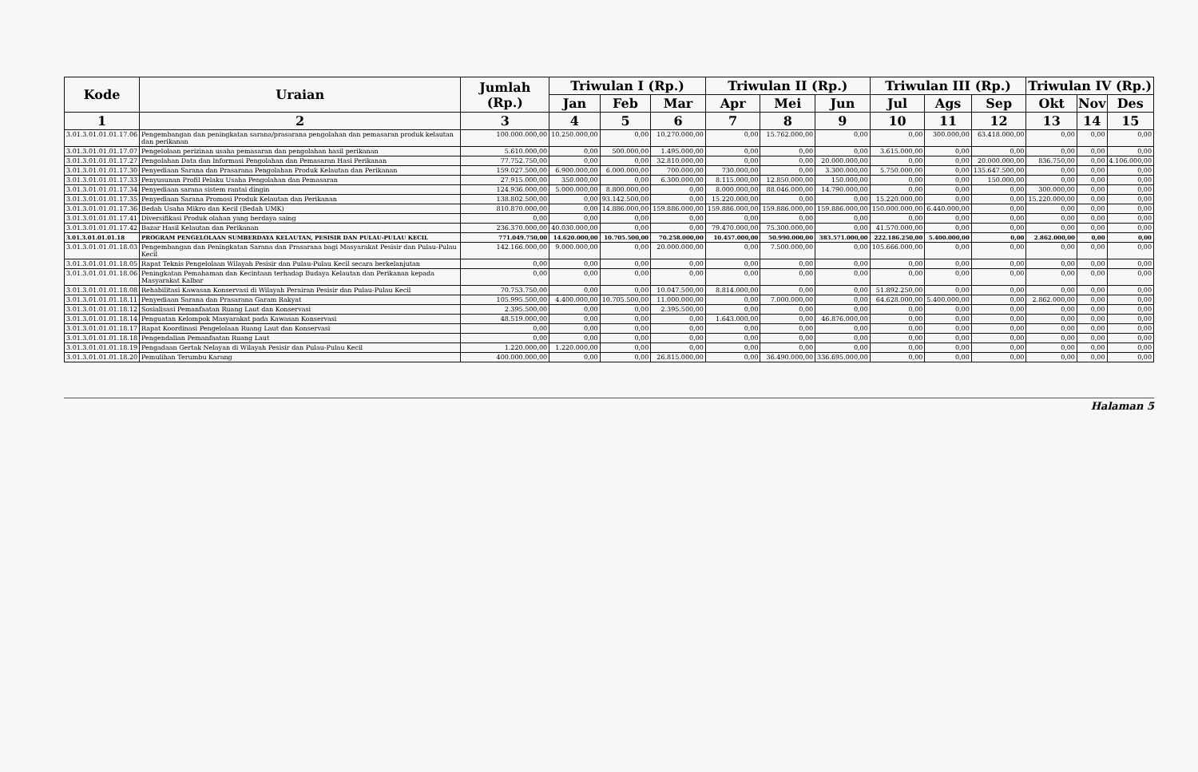| Kode | Uraian | Jumlah (Rp.) | Triwulan I (Rp.) | | | Triwulan II (Rp.) | | | Triwulan III (Rp.) | | | Triwulan IV (Rp.) | | |
| --- | --- | --- | --- | --- | --- | --- | --- | --- | --- | --- | --- | --- | --- | --- |
| | | | Jan | Feb | Mar | Apr | Mei | Jun | Jul | Ags | Sep | Okt | Nov | Des |
| 1 | 2 | 3 | 4 | 5 | 6 | 7 | 8 | 9 | 10 | 11 | 12 | 13 | 14 | 15 |
| 3.01.3.01.01.01.17.06 | Pengembangan dan peningkatan sarana/prasarana pengolahan dan pemasaran produk kelautan dan perikanan | 100.000.000,00 | 10.250.000,00 | 0,00 | 10.270.000,00 | 0,00 | 15.762.000,00 | 0,00 | 0,00 | 300.000,00 | 63.418.000,00 | 0,00 | 0,00 | 0,00 |
| 3.01.3.01.01.01.17.07 | Pengelolaan perizinan usaha pemasaran dan pengolahan hasil perikanan | 5.610.000,00 | 0,00 | 500.000,00 | 1.495.000,00 | 0,00 | 0,00 | 0,00 | 3.615.000,00 | 0,00 | 0,00 | 0,00 | 0,00 | 0,00 |
| 3.01.3.01.01.01.17.27 | Pengolahan Data dan Informasi Pengolahan dan Pemasaran Hasi Perikanan | 77.752.750,00 | 0,00 | 0,00 | 32.810.000,00 | 0,00 | 0,00 | 20.000.000,00 | 0,00 | 0,00 | 20.000.000,00 | 836.750,00 | 0,00 | 4.106.000,00 |
| 3.01.3.01.01.01.17.30 | Penyediaan Sarana dan Prasarana Pengolahan Produk Kelautan dan Perikanan | 159.027.500,00 | 6.900.000,00 | 6.000.000,00 | 700.000,00 | 730.000,00 | 0,00 | 3.300.000,00 | 5.750.000,00 | 0,00 | 135.647.500,00 | 0,00 | 0,00 | 0,00 |
| 3.01.3.01.01.01.17.33 | Penyusunan Profil Pelaku Usaha Pengolahan dan Pemasaran | 27.915.000,00 | 350.000,00 | 0,00 | 6.300.000,00 | 8.115.000,00 | 12.850.000,00 | 150.000,00 | 0,00 | 0,00 | 150.000,00 | 0,00 | 0,00 | 0,00 |
| 3.01.3.01.01.01.17.34 | Penyediaan sarana sistem rantai dingin | 124.936.000,00 | 5.000.000,00 | 8.800.000,00 | 0,00 | 8.000.000,00 | 88.046.000,00 | 14.790.000,00 | 0,00 | 0,00 | 0,00 | 300.000,00 | 0,00 | 0,00 |
| 3.01.3.01.01.01.17.35 | Penyediaan Sarana Promosi Produk Kelautan dan Perikanan | 138.802.500,00 | 0,00 | 93.142.500,00 | 0,00 | 15.220.000,00 | 0,00 | 0,00 | 15.220.000,00 | 0,00 | 0,00 | 15.220.000,00 | 0,00 | 0,00 |
| 3.01.3.01.01.01.17.36 | Bedah Usaha Mikro dan Kecil (Bedah UMK) | 810.870.000,00 | 0,00 | 14.886.000,00 | 159.886.000,00 | 159.886.000,00 | 159.886.000,00 | 159.886.000,00 | 150.000.000,00 | 6.440.000,00 | 0,00 | 0,00 | 0,00 | 0,00 |
| 3.01.3.01.01.01.17.41 | Diversifikasi Produk olahan yang berdaya saing | 0,00 | 0,00 | 0,00 | 0,00 | 0,00 | 0,00 | 0,00 | 0,00 | 0,00 | 0,00 | 0,00 | 0,00 | 0,00 |
| 3.01.3.01.01.01.17.42 | Bazar Hasil Kelautan dan Perikanan | 236.370.000,00 | 40.030.000,00 | 0,00 | 0,00 | 79.470.000,00 | 75.300.000,00 | 0,00 | 41.570.000,00 | 0,00 | 0,00 | 0,00 | 0,00 | 0,00 |
| 3.01.3.01.01.01.18 | PROGRAM PENGELOLAAN SUMBERDAYA KELAUTAN, PESISIR DAN PULAU-PULAU KECIL | 771.049.750,00 | 14.620.000,00 | 10.705.500,00 | 70.258.000,00 | 10.457.000,00 | 50.990.000,00 | 383.571.000,00 | 222.186.250,00 | 5.400.000,00 | 0,00 | 2.862.000,00 | 0,00 | 0,00 |
| 3.01.3.01.01.01.18.03 | Pengembangan dan Peningkatan Sarana dan Prasarana bagi Masyarakat Pesisir dan Pulau-Pulau Kecil | 142.166.000,00 | 9.000.000,00 | 0,00 | 20.000.000,00 | 0,00 | 7.500.000,00 | 0,00 | 105.666.000,00 | 0,00 | 0,00 | 0,00 | 0,00 | 0,00 |
| 3.01.3.01.01.01.18.05 | Rapat Teknis Pengelolaan Wilayah Pesisir dan Pulau-Pulau Kecil secara berkelanjutan | 0,00 | 0,00 | 0,00 | 0,00 | 0,00 | 0,00 | 0,00 | 0,00 | 0,00 | 0,00 | 0,00 | 0,00 | 0,00 |
| 3.01.3.01.01.01.18.06 | Peningkatan Pemahaman dan Kecintaan terhadap Budaya Kelautan dan Perikanan kepada Masyarakat Kalbar | 0,00 | 0,00 | 0,00 | 0,00 | 0,00 | 0,00 | 0,00 | 0,00 | 0,00 | 0,00 | 0,00 | 0,00 | 0,00 |
| 3.01.3.01.01.01.18.08 | Rehabilitasi Kawasan Konservasi di Wilayah Perairan Pesisir dan Pulau-Pulau Kecil | 70.753.750,00 | 0,00 | 0,00 | 10.047.500,00 | 8.814.000,00 | 0,00 | 0,00 | 51.892.250,00 | 0,00 | 0,00 | 0,00 | 0,00 | 0,00 |
| 3.01.3.01.01.01.18.11 | Penyediaan Sarana dan Prasarana Garam Rakyat | 105.995.500,00 | 4.400.000,00 | 10.705.500,00 | 11.000.000,00 | 0,00 | 7.000.000,00 | 0,00 | 64.628.000,00 | 5.400.000,00 | 0,00 | 2.862.000,00 | 0,00 | 0,00 |
| 3.01.3.01.01.01.18.12 | Sosialisasi Pemanfaatan Ruang Laut dan Konservasi | 2.395.500,00 | 0,00 | 0,00 | 2.395.500,00 | 0,00 | 0,00 | 0,00 | 0,00 | 0,00 | 0,00 | 0,00 | 0,00 | 0,00 |
| 3.01.3.01.01.01.18.14 | Penguatan Kelompok Masyarakat pada Kawasan Konservasi | 48.519.000,00 | 0,00 | 0,00 | 0,00 | 1.643.000,00 | 0,00 | 46.876.000,00 | 0,00 | 0,00 | 0,00 | 0,00 | 0,00 | 0,00 |
| 3.01.3.01.01.01.18.17 | Rapat Koordinasi Pengelolaan Ruang Laut dan Konservasi | 0,00 | 0,00 | 0,00 | 0,00 | 0,00 | 0,00 | 0,00 | 0,00 | 0,00 | 0,00 | 0,00 | 0,00 | 0,00 |
| 3.01.3.01.01.01.18.18 | Pengendalian Pemanfaatan Ruang Laut | 0,00 | 0,00 | 0,00 | 0,00 | 0,00 | 0,00 | 0,00 | 0,00 | 0,00 | 0,00 | 0,00 | 0,00 | 0,00 |
| 3.01.3.01.01.01.18.19 | Pengadaan Gertak Nelayan di Wilayah Pesisir dan Pulau-Pulau Kecil | 1.220.000,00 | 1.220.000,00 | 0,00 | 0,00 | 0,00 | 0,00 | 0,00 | 0,00 | 0,00 | 0,00 | 0,00 | 0,00 | 0,00 |
| 3.01.3.01.01.01.18.20 | Pemulihan Terumbu Karang | 400.000.000,00 | 0,00 | 0,00 | 26.815.000,00 | 0,00 | 36.490.000,00 | 336.695.000,00 | 0,00 | 0,00 | 0,00 | 0,00 | 0,00 | 0,00 |
Halaman 5